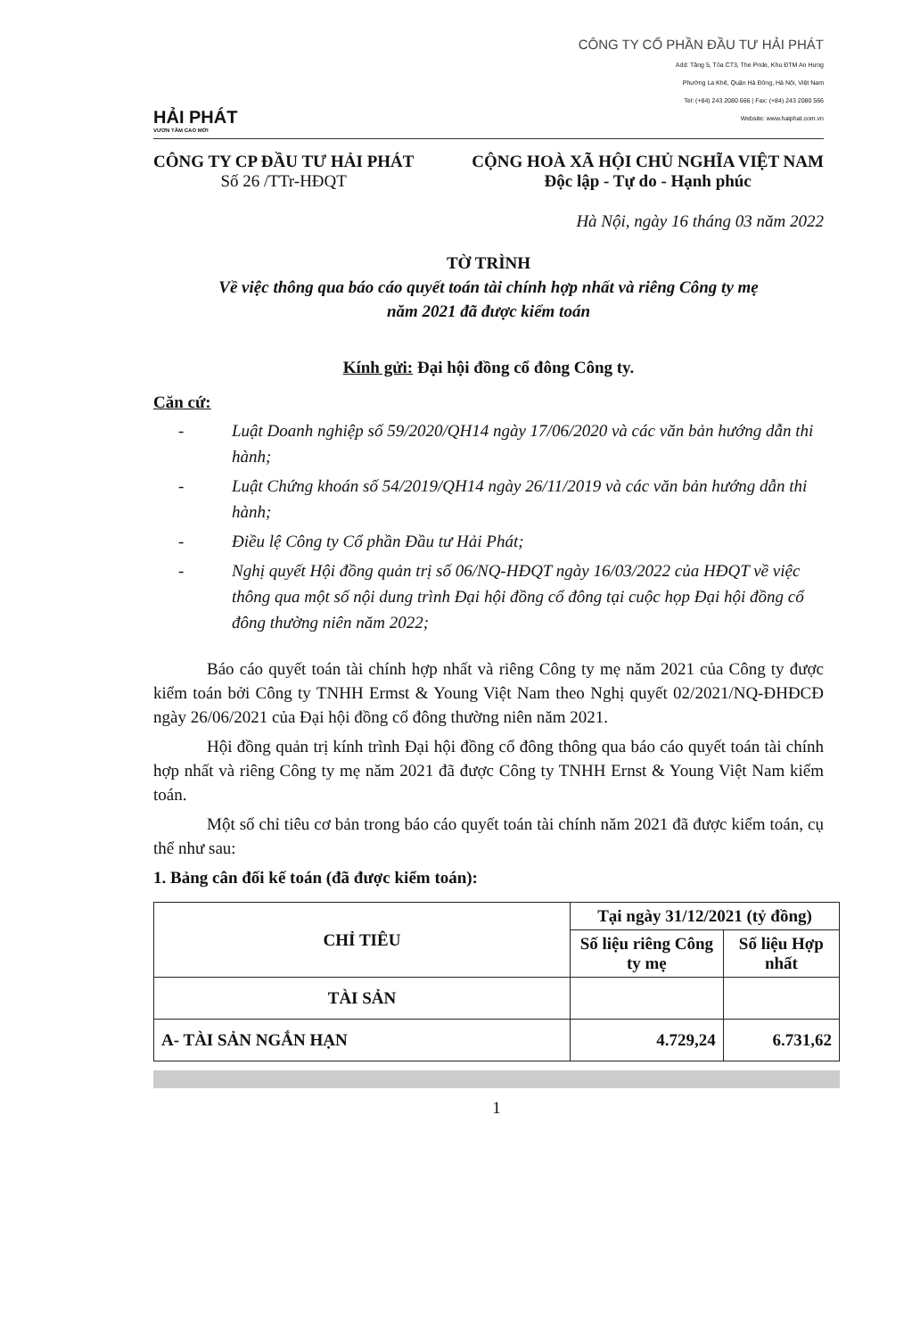HẢI PHÁT
VƯƠN TẦM CAO MỚI
CÔNG TY CỔ PHẦN ĐẦU TƯ HẢI PHÁT
Add: Tầng 5, Tòa CT3, The Pride, Khu ĐTM An Hưng
Phường La Khê, Quận Hà Đông, Hà Nội, Việt Nam
Tel: (+84) 243 2080 666 | Fax: (+84) 243 2080 566
Website: www.haiphat.com.vn
CÔNG TY CP ĐẦU TƯ HẢI PHÁT
Số 26 /TTr-HĐQT
CỘNG HOÀ XÃ HỘI CHỦ NGHĨA VIỆT NAM
Độc lập - Tự do - Hạnh phúc
Hà Nội, ngày 16 tháng 03 năm 2022
TỜ TRÌNH
Về việc thông qua báo cáo quyết toán tài chính hợp nhất và riêng Công ty mẹ
năm 2021 đã được kiểm toán
Kính gửi: Đại hội đồng cổ đông Công ty.
Căn cứ:
- Luật Doanh nghiệp số 59/2020/QH14 ngày 17/06/2020 và các văn bản hướng dẫn thi hành;
- Luật Chứng khoán số 54/2019/QH14 ngày 26/11/2019 và các văn bản hướng dẫn thi hành;
- Điều lệ Công ty Cổ phần Đầu tư Hải Phát;
- Nghị quyết Hội đồng quản trị số 06/NQ-HĐQT ngày 16/03/2022 của HĐQT về việc thông qua một số nội dung trình Đại hội đồng cổ đông tại cuộc họp Đại hội đồng cổ đông thường niên năm 2022;
Báo cáo quyết toán tài chính hợp nhất và riêng Công ty mẹ năm 2021 của Công ty được kiểm toán bởi Công ty TNHH Ermst & Young Việt Nam theo Nghị quyết 02/2021/NQ-ĐHĐCĐ ngày 26/06/2021 của Đại hội đồng cổ đông thường niên năm 2021.
Hội đồng quản trị kính trình Đại hội đồng cổ đông thông qua báo cáo quyết toán tài chính hợp nhất và riêng Công ty mẹ năm 2021 đã được Công ty TNHH Ernst & Young Việt Nam kiểm toán.
Một số chỉ tiêu cơ bản trong báo cáo quyết toán tài chính năm 2021 đã được kiểm toán, cụ thể như sau:
1. Bảng cân đối kế toán (đã được kiểm toán):
| CHỈ TIÊU | Tại ngày 31/12/2021 (tỷ đồng) | |
| --- | --- | --- |
| | Số liệu riêng Công ty mẹ | Số liệu Hợp nhất |
| TÀI SẢN | | |
| A- TÀI SẢN NGẮN HẠN | 4.729,24 | 6.731,62 |
1